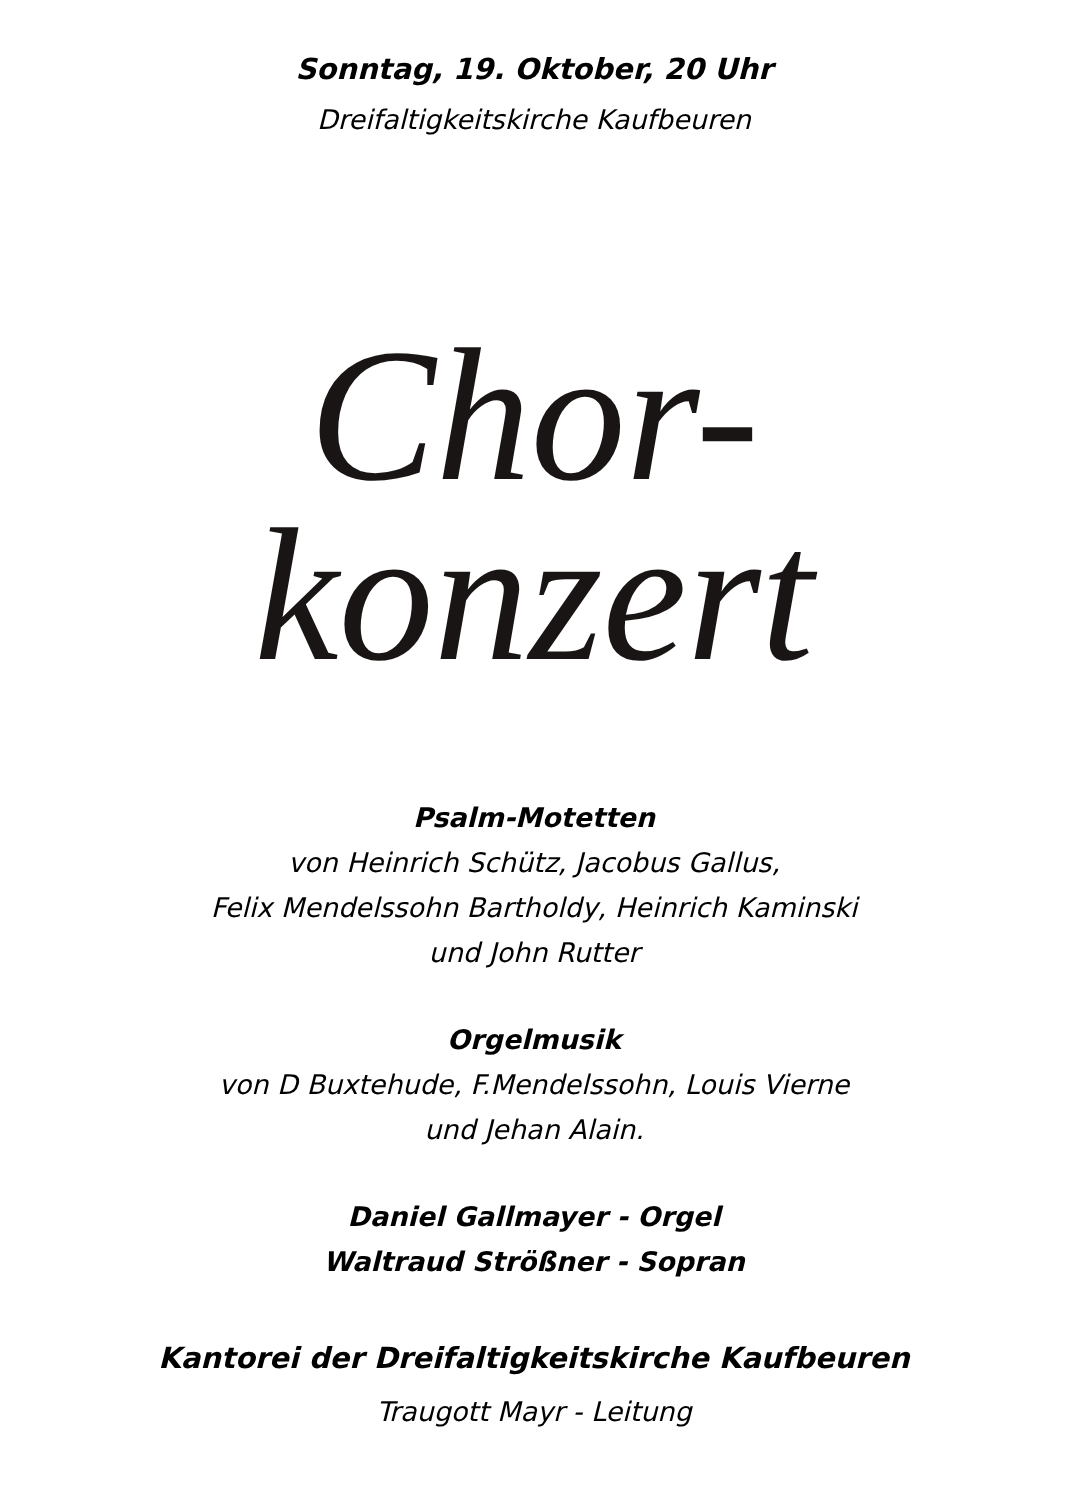Sonntag, 19. Oktober, 20 Uhr
Dreifaltigkeitskirche Kaufbeuren
Chor-
konzert
Psalm-Motetten
von Heinrich Schütz, Jacobus Gallus,
Felix Mendelssohn Bartholdy, Heinrich Kaminski
und John Rutter
Orgelmusik
von D Buxtehude, F.Mendelssohn, Louis Vierne
und Jehan Alain.
Daniel Gallmayer - Orgel
Waltraud Strößner - Sopran
Kantorei der Dreifaltigkeitskirche Kaufbeuren
Traugott Mayr - Leitung